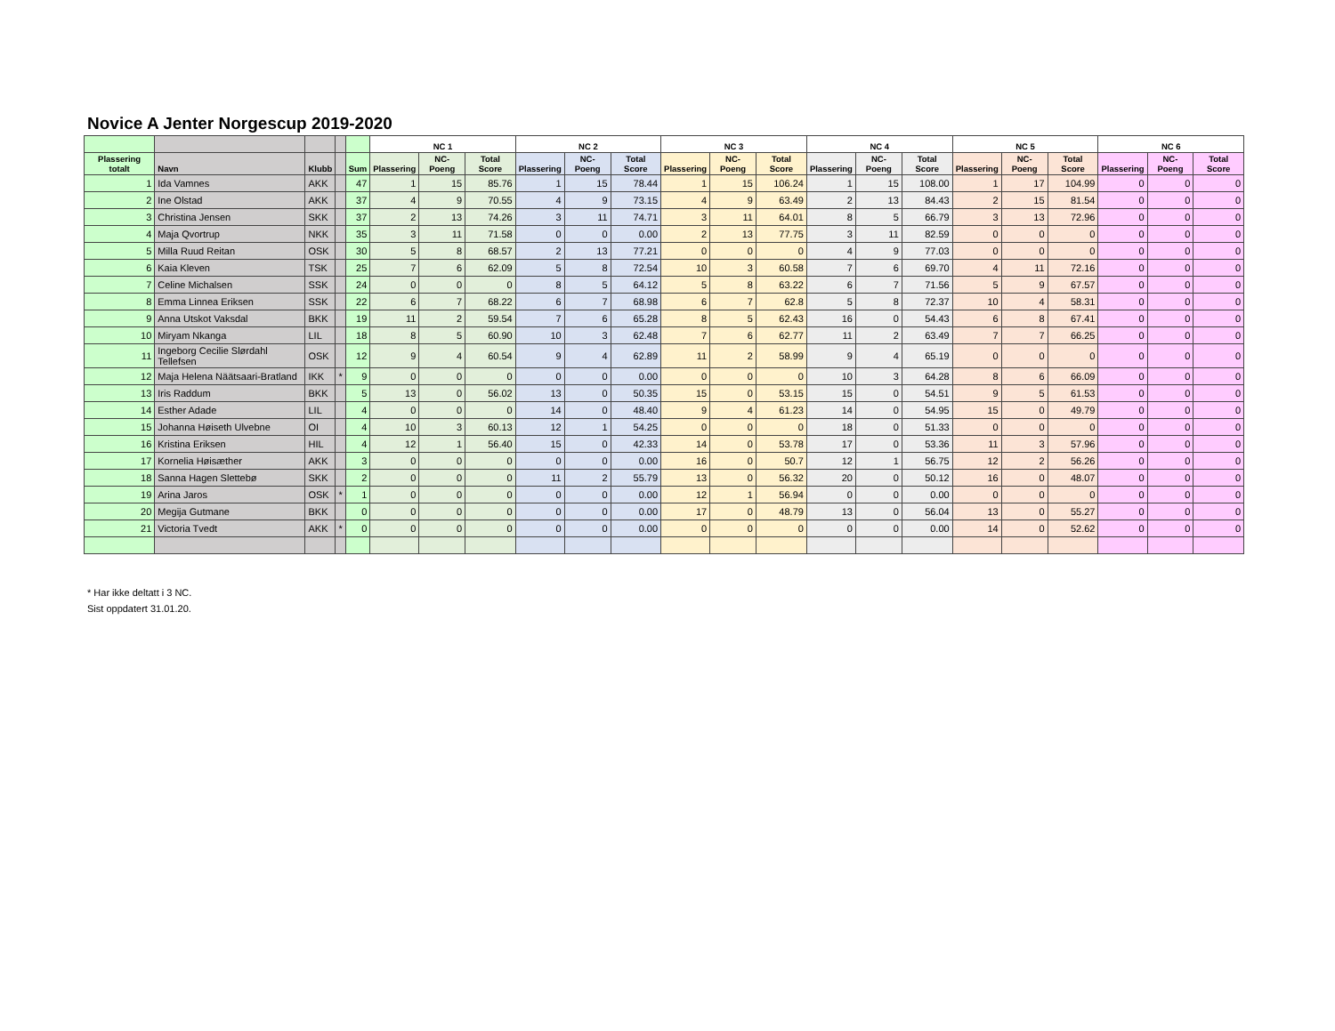Novice A Jenter Norgescup 2019-2020
| | | | | | NC 1 | | | NC 2 | | | NC 3 | | | NC 4 | | | NC 5 | | | NC 6 | | |
| --- | --- | --- | --- | --- | --- | --- | --- | --- | --- | --- | --- | --- | --- | --- | --- | --- | --- | --- | --- | --- | --- | --- |
| Plassering totalt | Navn | Klubb | | Sum | Plassering | NC-Poeng | Total Score | Plassering | NC-Poeng | Total Score | Plassering | NC-Poeng | Total Score | Plassering | NC-Poeng | Total Score | Plassering | NC-Poeng | Total Score | Plassering | NC-Poeng | Total Score |
| 1 | Ida Vamnes | AKK | | 47 | 1 | 15 | 85.76 | 1 | 15 | 78.44 | 1 | 15 | 106.24 | 1 | 15 | 108.00 | 1 | 17 | 104.99 | 0 | 0 | 0 |
| 2 | Ine Olstad | AKK | | 37 | 4 | 9 | 70.55 | 4 | 9 | 73.15 | 4 | 9 | 63.49 | 2 | 13 | 84.43 | 2 | 15 | 81.54 | 0 | 0 | 0 |
| 3 | Christina Jensen | SKK | | 37 | 2 | 13 | 74.26 | 3 | 11 | 74.71 | 3 | 11 | 64.01 | 8 | 5 | 66.79 | 3 | 13 | 72.96 | 0 | 0 | 0 |
| 4 | Maja Qvortrup | NKK | | 35 | 3 | 11 | 71.58 | 0 | 0 | 0.00 | 2 | 13 | 77.75 | 3 | 11 | 82.59 | 0 | 0 | 0 | 0 | 0 | 0 |
| 5 | Milla Ruud Reitan | OSK | | 30 | 5 | 8 | 68.57 | 2 | 13 | 77.21 | 0 | 0 | 0 | 4 | 9 | 77.03 | 0 | 0 | 0 | 0 | 0 | 0 |
| 6 | Kaia Kleven | TSK | | 25 | 7 | 6 | 62.09 | 5 | 8 | 72.54 | 10 | 3 | 60.58 | 7 | 6 | 69.70 | 4 | 11 | 72.16 | 0 | 0 | 0 |
| 7 | Celine Michalsen | SSK | | 24 | 0 | 0 | 0 | 8 | 5 | 64.12 | 5 | 8 | 63.22 | 6 | 7 | 71.56 | 5 | 9 | 67.57 | 0 | 0 | 0 |
| 8 | Emma Linnea Eriksen | SSK | | 22 | 6 | 7 | 68.22 | 6 | 7 | 68.98 | 6 | 7 | 62.8 | 5 | 8 | 72.37 | 10 | 4 | 58.31 | 0 | 0 | 0 |
| 9 | Anna Utskot Vaksdal | BKK | | 19 | 11 | 2 | 59.54 | 7 | 6 | 65.28 | 8 | 5 | 62.43 | 16 | 0 | 54.43 | 6 | 8 | 67.41 | 0 | 0 | 0 |
| 10 | Miryam Nkanga | LIL | | 18 | 8 | 5 | 60.90 | 10 | 3 | 62.48 | 7 | 6 | 62.77 | 11 | 2 | 63.49 | 7 | 7 | 66.25 | 0 | 0 | 0 |
| 11 | Ingeborg Cecilie Slørdahl Tellefsen | OSK | | 12 | 9 | 4 | 60.54 | 9 | 4 | 62.89 | 11 | 2 | 58.99 | 9 | 4 | 65.19 | 0 | 0 | 0 | 0 | 0 | 0 |
| 12 | Maja Helena Näätsaari-Bratland | IKK | * | 9 | 0 | 0 | 0 | 0 | 0 | 0.00 | 0 | 0 | 0 | 10 | 3 | 64.28 | 8 | 6 | 66.09 | 0 | 0 | 0 |
| 13 | Iris Raddum | BKK | | 5 | 13 | 0 | 56.02 | 13 | 0 | 50.35 | 15 | 0 | 53.15 | 15 | 0 | 54.51 | 9 | 5 | 61.53 | 0 | 0 | 0 |
| 14 | Esther Adade | LIL | | 4 | 0 | 0 | 0 | 14 | 0 | 48.40 | 9 | 4 | 61.23 | 14 | 0 | 54.95 | 15 | 0 | 49.79 | 0 | 0 | 0 |
| 15 | Johanna Høiseth Ulvebne | OI | | 4 | 10 | 3 | 60.13 | 12 | 1 | 54.25 | 0 | 0 | 0 | 18 | 0 | 51.33 | 0 | 0 | 0 | 0 | 0 | 0 |
| 16 | Kristina Eriksen | HIL | | 4 | 12 | 1 | 56.40 | 15 | 0 | 42.33 | 14 | 0 | 53.78 | 17 | 0 | 53.36 | 11 | 3 | 57.96 | 0 | 0 | 0 |
| 17 | Kornelia Høisæther | AKK | | 3 | 0 | 0 | 0 | 0 | 0 | 0.00 | 16 | 0 | 50.7 | 12 | 1 | 56.75 | 12 | 2 | 56.26 | 0 | 0 | 0 |
| 18 | Sanna Hagen Slettebø | SKK | | 2 | 0 | 0 | 0 | 11 | 2 | 55.79 | 13 | 0 | 56.32 | 20 | 0 | 50.12 | 16 | 0 | 48.07 | 0 | 0 | 0 |
| 19 | Arina Jaros | OSK | * | 1 | 0 | 0 | 0 | 0 | 0 | 0.00 | 12 | 1 | 56.94 | 0 | 0 | 0.00 | 0 | 0 | 0 | 0 | 0 | 0 |
| 20 | Megija Gutmane | BKK | | 0 | 0 | 0 | 0 | 0 | 0 | 0.00 | 17 | 0 | 48.79 | 13 | 0 | 56.04 | 13 | 0 | 55.27 | 0 | 0 | 0 |
| 21 | Victoria Tvedt | AKK | * | 0 | 0 | 0 | 0 | 0 | 0 | 0.00 | 0 | 0 | 0 | 0 | 0 | 0.00 | 14 | 0 | 52.62 | 0 | 0 | 0 |
* Har ikke deltatt i 3 NC.
Sist oppdatert 31.01.20.